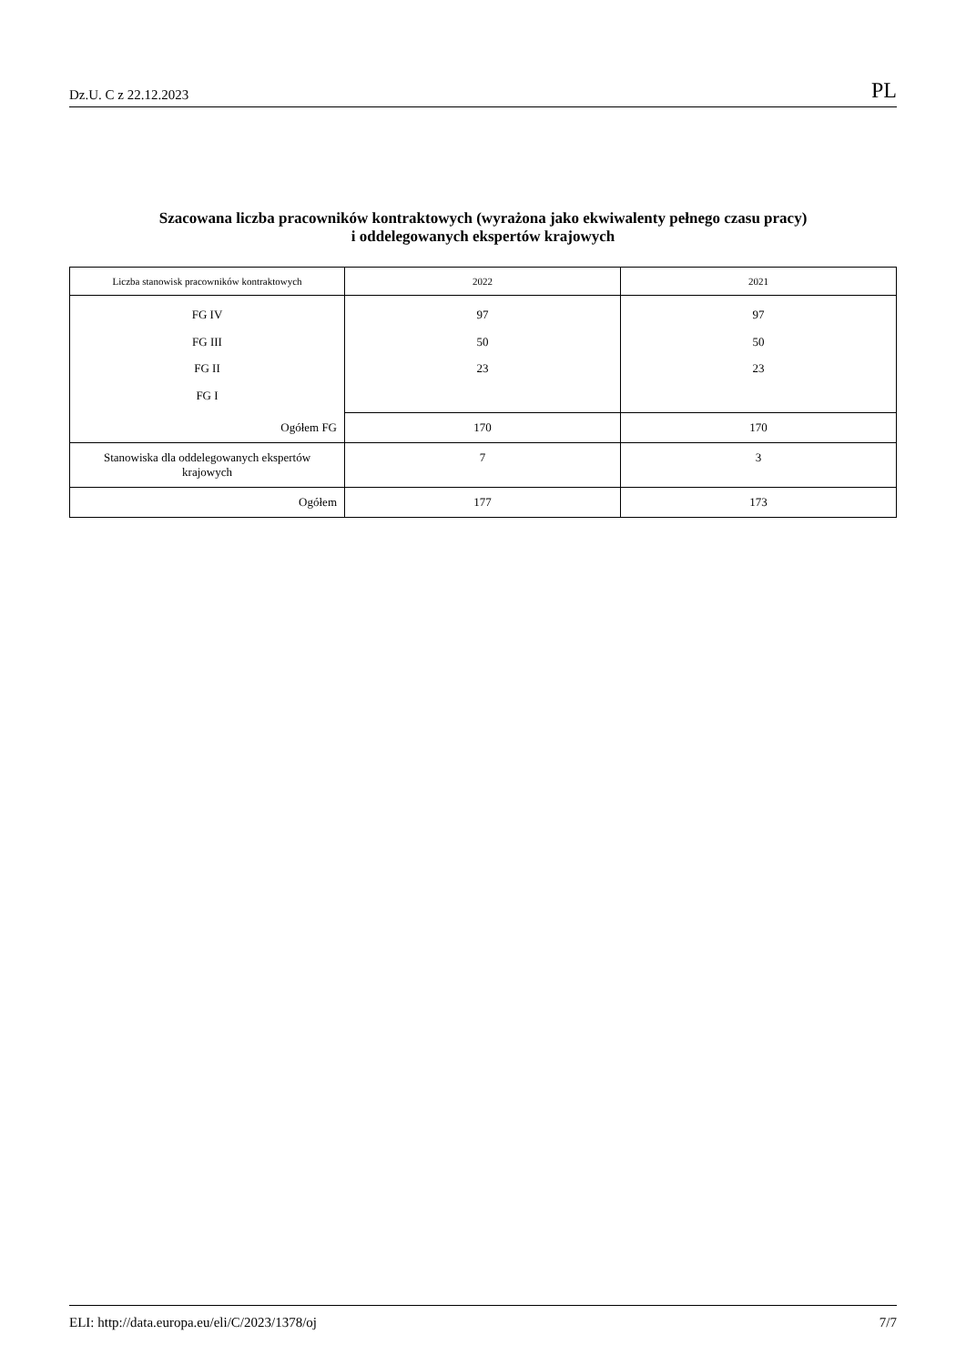Dz.U. C z 22.12.2023 PL
Szacowana liczba pracowników kontraktowych (wyrażona jako ekwiwalenty pełnego czasu pracy)
i oddelegowanych ekspertów krajowych
| Liczba stanowisk pracowników kontraktowych | 2022 | 2021 |
| --- | --- | --- |
| FG IV FG III FG II FG I | 97 50 23 | 97 50 23 |
| Ogółem FG | 170 | 170 |
| Stanowiska dla oddelegowanych ekspertów krajowych | 7 | 3 |
| Ogółem | 177 | 173 |
ELI: http://data.europa.eu/eli/C/2023/1378/oj 7/7